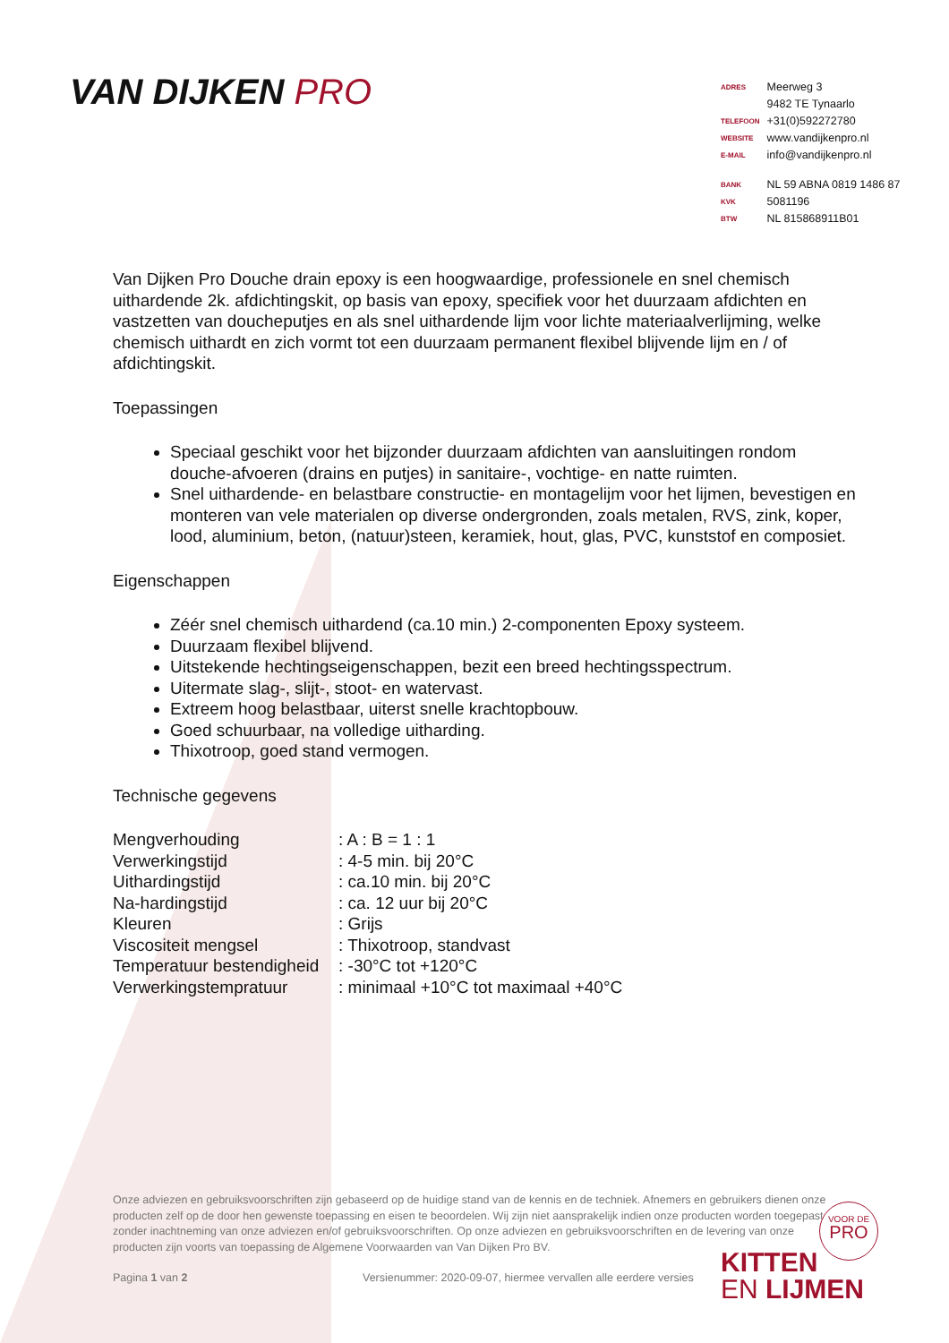VAN DIJKEN PRO
| ADRES | Meerweg 3 |
| | 9482 TE Tynaarlo |
| TELEFOON | +31(0)592272780 |
| WEBSITE | www.vandijkenpro.nl |
| E-MAIL | info@vandijkenpro.nl |
| BANK | NL 59 ABNA 0819 1486 87 |
| KVK | 5081196 |
| BTW | NL 815868911B01 |
Van Dijken Pro Douche drain epoxy is een hoogwaardige, professionele en snel chemisch uithardende 2k. afdichtingskit, op basis van epoxy, specifiek voor het duurzaam afdichten en vastzetten van doucheputjes en als snel uithardende lijm voor lichte materiaalverlijming, welke chemisch uithardt en zich vormt tot een duurzaam permanent flexibel blijvende lijm en / of afdichtingskit.
Toepassingen
Speciaal geschikt voor het bijzonder duurzaam afdichten van aansluitingen rondom douche-afvoeren (drains en putjes) in sanitaire-, vochtige- en natte ruimten.
Snel uithardende- en belastbare constructie- en montagelijm voor het lijmen, bevestigen en monteren van vele materialen op diverse ondergronden, zoals metalen, RVS, zink, koper, lood, aluminium, beton, (natuur)steen, keramiek, hout, glas, PVC, kunststof en composiet.
Eigenschappen
Zéér snel chemisch uithardend (ca.10 min.) 2-componenten Epoxy systeem.
Duurzaam flexibel blijvend.
Uitstekende hechtingseigenschappen, bezit een breed hechtingsspectrum.
Uitermate slag-, slijt-, stoot- en watervast.
Extreem hoog belastbaar, uiterst snelle krachtopbouw.
Goed schuurbaar, na volledige uitharding.
Thixotroop, goed stand vermogen.
Technische gegevens
| Mengverhouding | : A : B = 1 : 1 |
| Verwerkingstijd | : 4-5 min. bij 20°C |
| Uithardingstijd | : ca.10 min. bij 20°C |
| Na-hardingstijd | : ca. 12 uur bij 20°C |
| Kleuren | : Grijs |
| Viscositeit mengsel | : Thixotroop, standvast |
| Temperatuur bestendigheid | : -30°C tot +120°C |
| Verwerkingstempratuur | : minimaal +10°C tot maximaal +40°C |
Onze adviezen en gebruiksvoorschriften zijn gebaseerd op de huidige stand van de kennis en de techniek. Afnemers en gebruikers dienen onze producten zelf op de door hen gewenste toepassing en eisen te beoordelen. Wij zijn niet aansprakelijk indien onze producten worden toegepast zonder inachtneming van onze adviezen en/of gebruiksvoorschriften. Op onze adviezen en gebruiksvoorschriften en de levering van onze producten zijn voorts van toepassing de Algemene Voorwaarden van Van Dijken Pro BV.
Pagina 1 van 2
Versienummer: 2020-09-07, hiermee vervallen alle eerdere versies
VOOR DE
PRO
KITTEN
EN LIJMEN